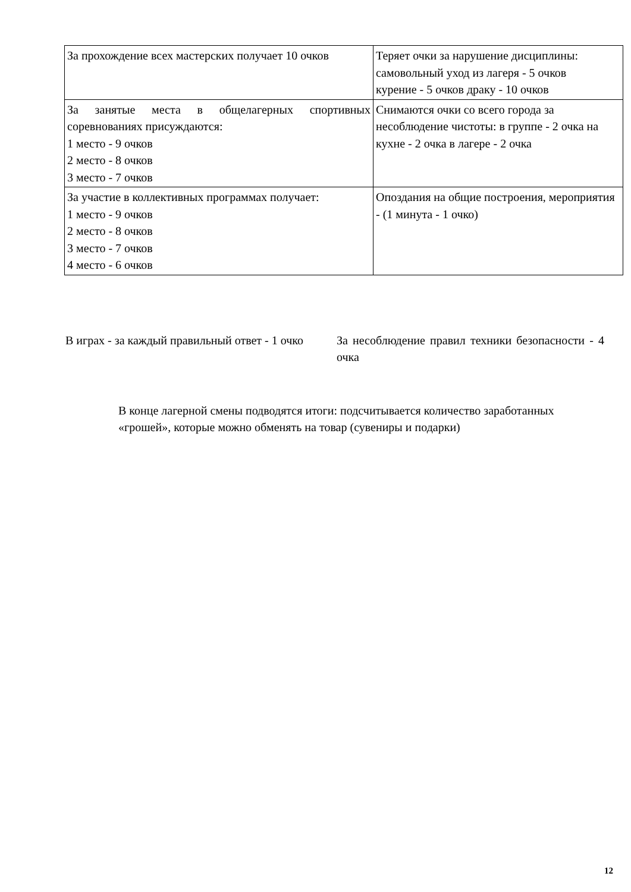| За прохождение всех мастерских получает 10 очков | Теряет очки за нарушение дисциплины: самовольный уход из лагеря - 5 очков курение - 5 очков драку - 10 очков |
| За занятые места в общелагерных спортивных соревнованиях присуждаются: 1 место - 9 очков 2 место - 8 очков 3 место - 7 очков | Снимаются очки со всего города за несоблюдение чистоты: в группе - 2 очка на кухне - 2 очка в лагере - 2 очка |
| За участие в коллективных программах получает: 1 место - 9 очков 2 место - 8 очков 3 место - 7 очков 4 место - 6 очков | Опоздания на общие построения, мероприятия - (1 минута - 1 очко) |
В играх - за каждый правильный ответ - 1 очко
За несоблюдение правил техники безопасности - 4 очка
В конце лагерной смены подводятся итоги: подсчитывается количество заработанных «грошей», которые можно обменять на товар (сувениры и подарки)
12